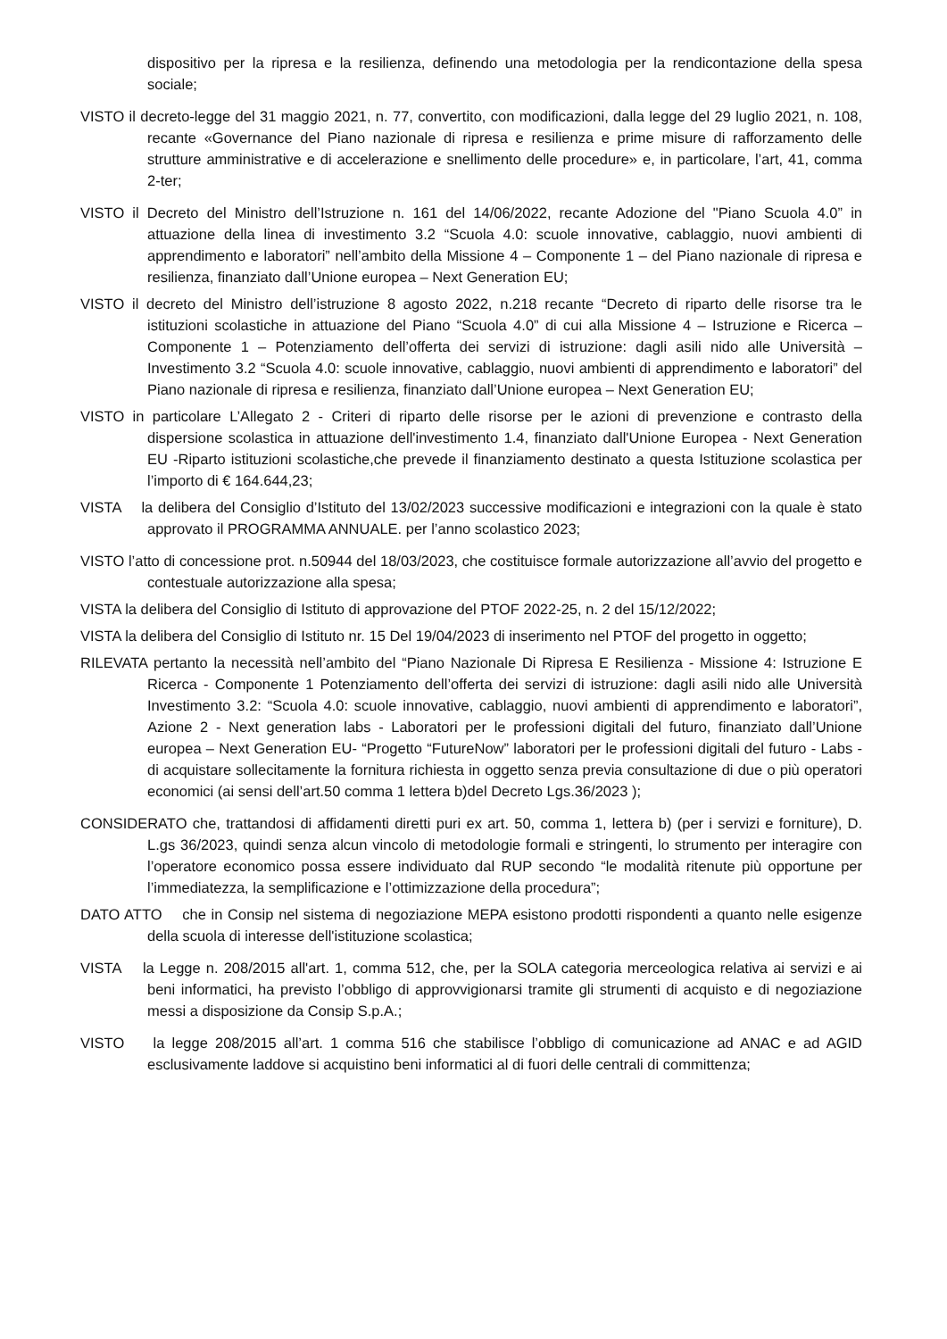dispositivo per la ripresa e la resilienza, definendo una metodologia per la rendicontazione della spesa sociale;
VISTO il decreto-legge del 31 maggio 2021, n. 77, convertito, con modificazioni, dalla legge del 29 luglio 2021, n. 108, recante «Governance del Piano nazionale di ripresa e resilienza e prime misure di rafforzamento delle strutture amministrative e di accelerazione e snellimento delle procedure» e, in particolare, l’art, 41, comma 2-ter;
VISTO il Decreto del Ministro dell’Istruzione n. 161 del 14/06/2022, recante Adozione del "Piano Scuola 4.0” in attuazione della linea di investimento 3.2 “Scuola 4.0: scuole innovative, cablaggio, nuovi ambienti di apprendimento e laboratori” nell’ambito della Missione 4 – Componente 1 – del Piano nazionale di ripresa e resilienza, finanziato dall’Unione europea – Next Generation EU;
VISTO il decreto del Ministro dell’istruzione 8 agosto 2022, n.218 recante “Decreto di riparto delle risorse tra le istituzioni scolastiche in attuazione del Piano “Scuola 4.0” di cui alla Missione 4 – Istruzione e Ricerca – Componente 1 – Potenziamento dell’offerta dei servizi di istruzione: dagli asili nido alle Università – Investimento 3.2 “Scuola 4.0: scuole innovative, cablaggio, nuovi ambienti di apprendimento e laboratori” del Piano nazionale di ripresa e resilienza, finanziato dall’Unione europea – Next Generation EU;
VISTO in particolare L’Allegato 2 - Criteri di riparto delle risorse per le azioni di prevenzione e contrasto della dispersione scolastica in attuazione dell'investimento 1.4, finanziato dall'Unione Europea - Next Generation EU -Riparto istituzioni scolastiche,che prevede il finanziamento destinato a questa Istituzione scolastica per l’importo di € 164.644,23;
VISTA la delibera del Consiglio d’Istituto del 13/02/2023 successive modificazioni e integrazioni con la quale è stato approvato il PROGRAMMA ANNUALE. per l’anno scolastico 2023;
VISTO l’atto di concessione prot. n.50944 del 18/03/2023, che costituisce formale autorizzazione all’avvio del progetto e contestuale autorizzazione alla spesa;
VISTA la delibera del Consiglio di Istituto di approvazione del PTOF 2022-25, n. 2 del 15/12/2022;
VISTA la delibera del Consiglio di Istituto nr. 15 Del 19/04/2023 di inserimento nel PTOF del progetto in oggetto;
RILEVATA pertanto la necessità nell’ambito del “Piano Nazionale Di Ripresa E Resilienza - Missione 4: Istruzione E Ricerca - Componente 1 Potenziamento dell’offerta dei servizi di istruzione: dagli asili nido alle Università Investimento 3.2: “Scuola 4.0: scuole innovative, cablaggio, nuovi ambienti di apprendimento e laboratori”, Azione 2 - Next generation labs - Laboratori per le professioni digitali del futuro, finanziato dall’Unione europea – Next Generation EU- “Progetto “FutureNow” laboratori per le professioni digitali del futuro - Labs - di acquistare sollecitamente la fornitura richiesta in oggetto senza previa consultazione di due o più operatori economici (ai sensi dell’art.50 comma 1 lettera b)del Decreto Lgs.36/2023 );
CONSIDERATO che, trattandosi di affidamenti diretti puri ex art. 50, comma 1, lettera b) (per i servizi e forniture), D. L.gs 36/2023, quindi senza alcun vincolo di metodologie formali e stringenti, lo strumento per interagire con l’operatore economico possa essere individuato dal RUP secondo “le modalità ritenute più opportune per l’immediatezza, la semplificazione e l’ottimizzazione della procedura”;
DATO ATTO che in Consip nel sistema di negoziazione MEPA esistono prodotti rispondenti a quanto nelle esigenze della scuola di interesse dell'istituzione scolastica;
VISTA la Legge n. 208/2015 all'art. 1, comma 512, che, per la SOLA categoria merceologica relativa ai servizi e ai beni informatici, ha previsto l’obbligo di approvvigionarsi tramite gli strumenti di acquisto e di negoziazione messi a disposizione da Consip S.p.A.;
VISTO la legge 208/2015 all’art. 1 comma 516 che stabilisce l’obbligo di comunicazione ad ANAC e ad AGID esclusivamente laddove si acquistino beni informatici al di fuori delle centrali di committenza;